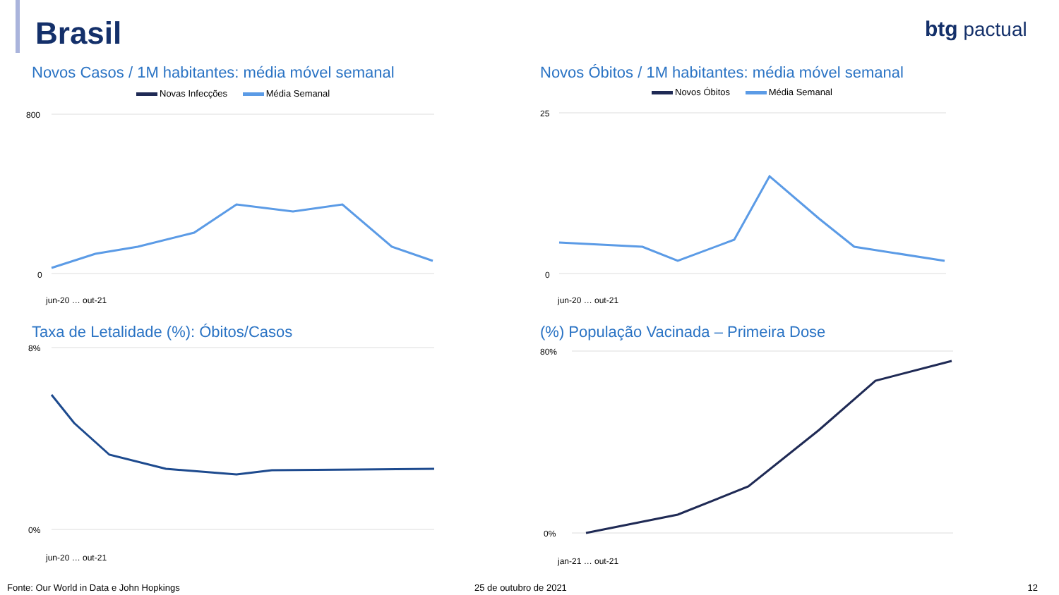Brasil
btg pactual
Novos Casos / 1M habitantes: média móvel semanal
Novas Infecções Média Semanal
800
0
jun-20 … out-21
Novos Óbitos / 1M habitantes: média móvel semanal
Novos Óbitos Média Semanal
25
0
jun-20 … out-21
Taxa de Letalidade (%): Óbitos/Casos
8%
0%
jun-20 … out-21
(%) População Vacinada – Primeira Dose
80%
0%
jan-21 … out-21
Fonte: Our World in Data e John Hopkings
25 de outubro de 2021 12